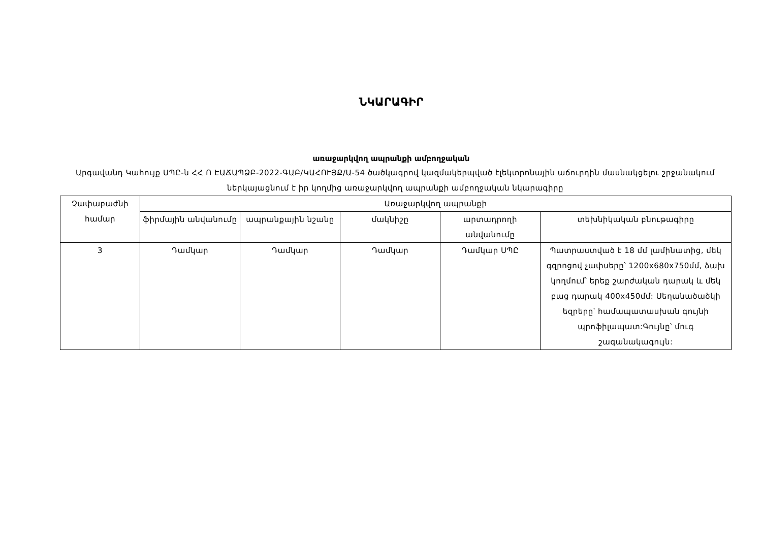ՆԿԱՐԱԳԻՐ
առաջարկվող ապրանքի ամբողջական
Արգավանդ Կաhույք ՍՊԸ-ն ՀՀ Ո ԷԱՃԱՊՁԲ-2022-ԳԱԲ/ԿԱՀՈՒՅՔ/Ա-54 ծածկագրով կազմակերպված էլեկտրոնային աճուրդին մասնակցելու շրջանակում ներկայացնում է իր կողմից առաջարկվող ապրանքի ամբողջական նկարագիրը
| Չափաբաժնի համար | Առաջարկվող ապրանքի | | | | |
| --- | --- | --- | --- | --- | --- |
| | ֆիրմային անվանումը | ապրանքային նշանը | մակնիշը | արտադրողի անվանումը | տեխնիկական բնութագիրը |
| 3 | Դամկար | Դամկար | Դամկար | Դամկար ՍՊԸ | Պատրաստված է 18 մմ լամինատից, մեկ գզրոցով չափսերը՝ 1200x680x750մմ, ձախ կողմում՝ երեք շարժական դարակ և մեկ բաց դարակ 400x450մմ: Սեղանածածկի եզրերը՝ համապատասխան գույնի պրոֆիլապատ:Գույնը՝ մուգ շագանակագույն: |